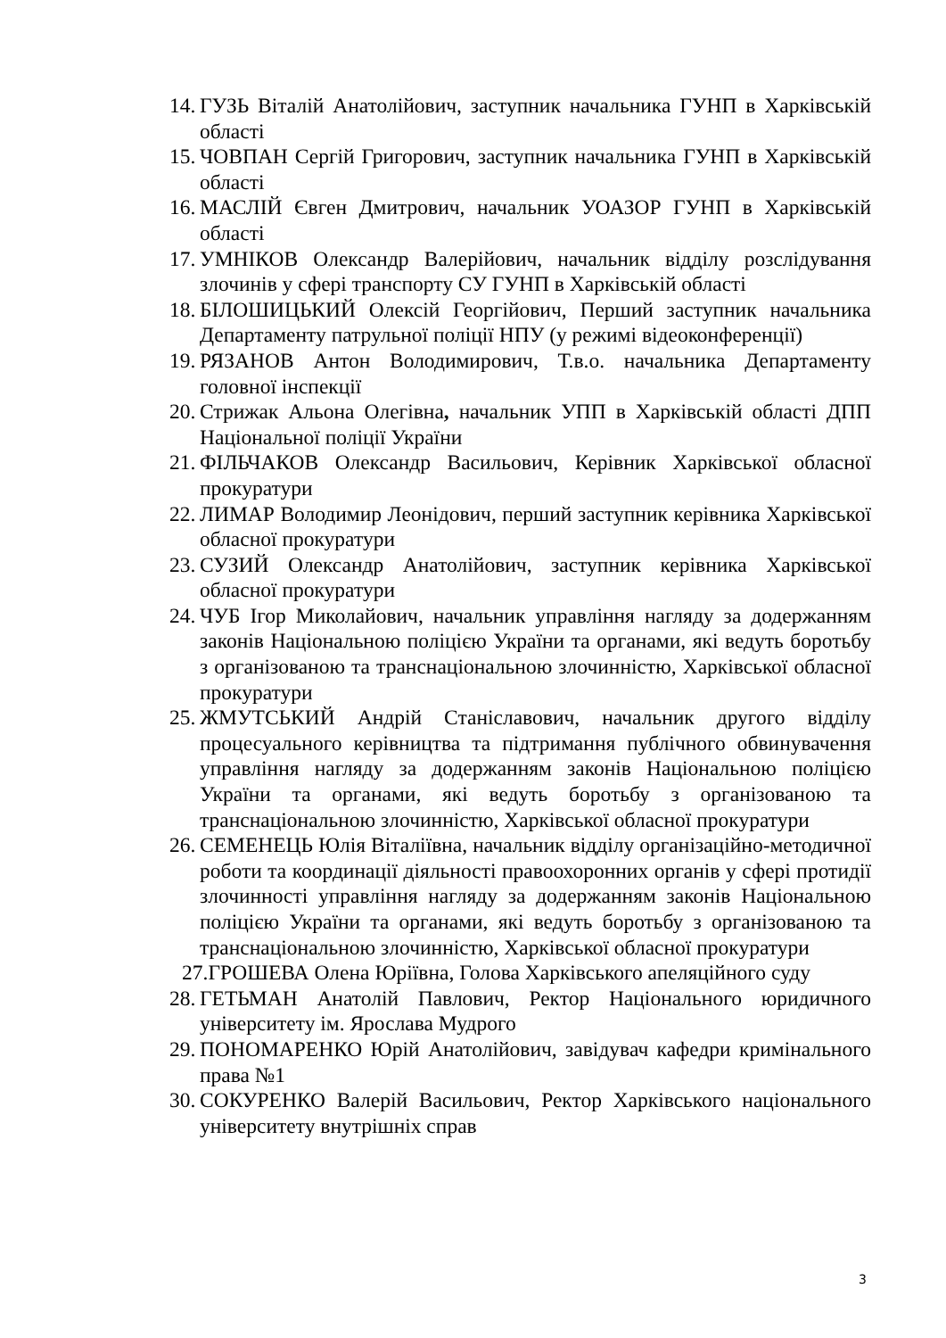14. ГУЗЬ Віталій Анатолійович, заступник начальника ГУНП в Харківській області
15. ЧОВПАН Сергій Григорович, заступник начальника ГУНП в Харківській області
16. МАСЛІЙ Євген Дмитрович, начальник УОАЗОР ГУНП в Харківській області
17. УМНІКОВ Олександр Валерійович, начальник відділу розслідування злочинів у сфері транспорту СУ ГУНП в Харківській області
18. БІЛОШИЦЬКИЙ Олексій Георгійович, Перший заступник начальника Департаменту патрульної поліції НПУ (у режимі відеоконференції)
19. РЯЗАНОВ Антон Володимирович, Т.в.о. начальника Департаменту головної інспекції
20. Стрижак Альона Олегівна, начальник УПП в Харківській області ДПП Національної поліції України
21. ФІЛЬЧАКОВ Олександр Васильович, Керівник Харківської обласної прокуратури
22. ЛИМАР Володимир Леонідович, перший заступник керівника Харківської обласної прокуратури
23. СУЗИЙ Олександр Анатолійович, заступник керівника Харківської обласної прокуратури
24. ЧУБ Ігор Миколайович, начальник управління нагляду за додержанням законів Національною поліцією України та органами, які ведуть боротьбу з організованою та транснаціональною злочинністю, Харківської обласної прокуратури
25. ЖМУТСЬКИЙ Андрій Станіславович, начальник другого відділу процесуального керівництва та підтримання публічного обвинувачення управління нагляду за додержанням законів Національною поліцією України та органами, які ведуть боротьбу з організованою та транснаціональною злочинністю, Харківської обласної прокуратури
26. СЕМЕНЕЦЬ Юлія Віталіївна, начальник відділу організаційно-методичної роботи та координації діяльності правоохоронних органів у сфері протидії злочинності управління нагляду за додержанням законів Національною поліцією України та органами, які ведуть боротьбу з організованою та транснаціональною злочинністю, Харківської обласної прокуратури
27.ГРОШЕВА Олена Юріївна, Голова Харківського апеляційного суду
28. ГЕТЬМАН Анатолій Павлович, Ректор Національного юридичного університету ім. Ярослава Мудрого
29. ПОНОМАРЕНКО Юрій Анатолійович, завідувач кафедри кримінального права №1
30. СОКУРЕНКО Валерій Васильович, Ректор Харківського національного університету внутрішніх справ
3